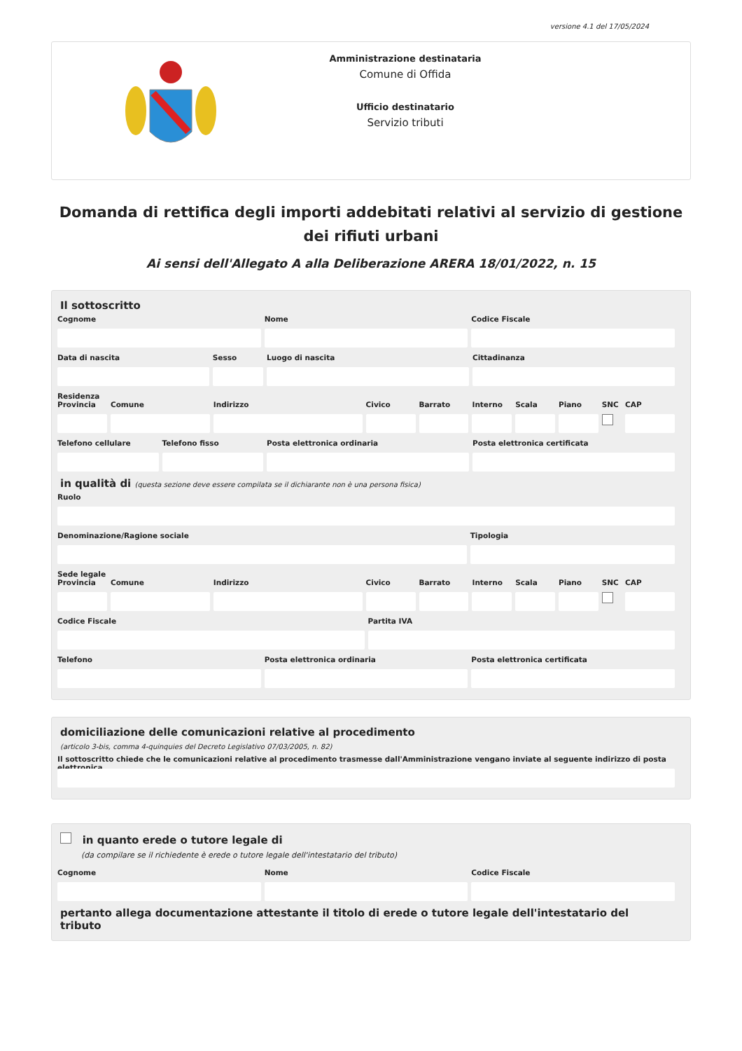versione 4.1 del 17/05/2024
Amministrazione destinataria
Comune di Offida
Ufficio destinatario
Servizio tributi
Domanda di rettifica degli importi addebitati relativi al servizio di gestione dei rifiuti urbani
Ai sensi dell'Allegato A alla Deliberazione ARERA 18/01/2022, n. 15
Il sottoscritto
Cognome Nome Codice Fiscale
Data di nascita Sesso Luogo di nascita Cittadinanza
Residenza
Provincia Comune Indirizzo Civico Barrato Interno Scala Piano SNC CAP
Telefono cellulare Telefono fisso Posta elettronica ordinaria Posta elettronica certificata
in qualità di (questa sezione deve essere compilata se il dichiarante non è una persona fisica)
Ruolo
Denominazione/Ragione sociale Tipologia
Sede legale
Provincia Comune Indirizzo Civico Barrato Interno Scala Piano SNC CAP
Codice Fiscale Partita IVA
Telefono Posta elettronica ordinaria Posta elettronica certificata
domiciliazione delle comunicazioni relative al procedimento
(articolo 3-bis, comma 4-quinquies del Decreto Legislativo 07/03/2005, n. 82)
Il sottoscritto chiede che le comunicazioni relative al procedimento trasmesse dall'Amministrazione vengano inviate al seguente indirizzo di posta elettronica
in quanto erede o tutore legale di
(da compilare se il richiedente è erede o tutore legale dell'intestatario del tributo)
Cognome Nome Codice Fiscale
pertanto allega documentazione attestante il titolo di erede o tutore legale dell'intestatario del tributo